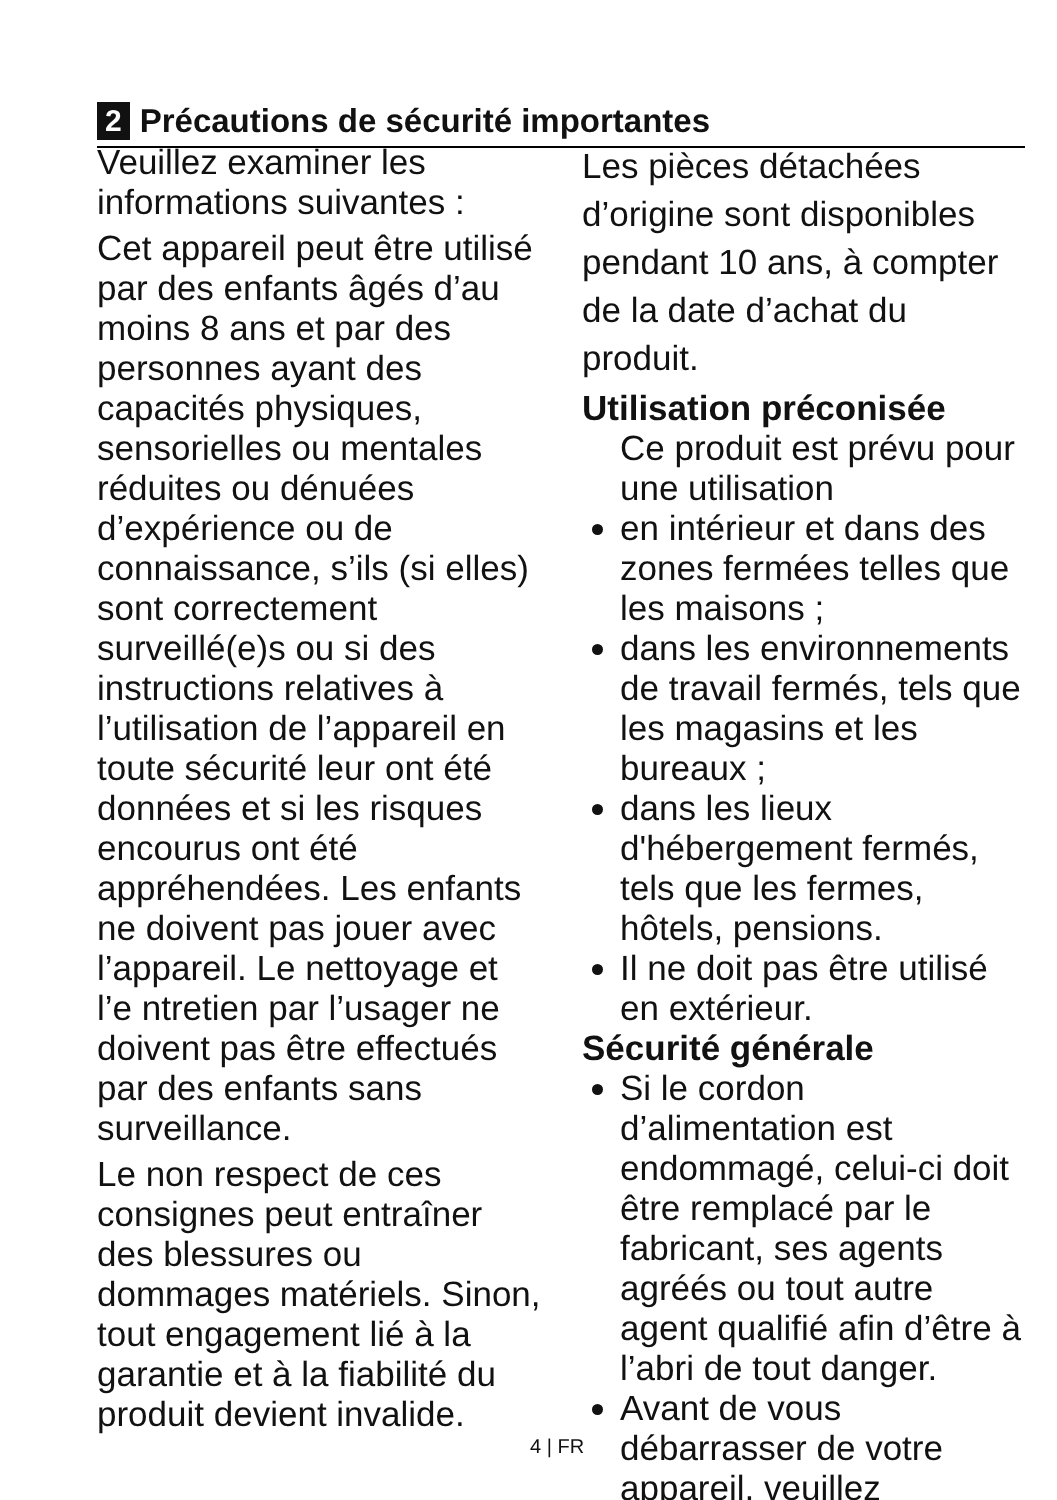2 Précautions de sécurité importantes
Veuillez examiner les informations suivantes :
Cet appareil peut être utilisé par des enfants âgés d’au moins 8 ans et par des personnes ayant des capacités physiques, sensorielles ou mentales réduites ou dénuées d’expérience ou de connaissance, s’ils (si elles) sont correctement surveillé(e)s ou si des instructions relatives à l’utilisation de l’appareil en toute sécurité leur ont été données et si les risques encourus ont été appréhendées. Les enfants ne doivent pas jouer avec l’appareil. Le nettoyage et l’e ntretien par l’usager ne doivent pas être effectués par des enfants sans surveillance.
Le non respect de ces consignes peut entraîner des blessures ou dommages matériels. Sinon, tout engagement lié à la garantie et à la fiabilité du produit devient invalide.
Les pièces détachées d’origine sont disponibles pendant 10 ans, à compter de la date d’achat du produit.
Utilisation préconisée
Ce produit est prévu pour une utilisation
en intérieur et dans des zones fermées telles que les maisons ;
dans les environnements de travail fermés, tels que les magasins et les bureaux ;
dans les lieux d'hébergement fermés, tels que les fermes, hôtels, pensions.
Il ne doit pas être utilisé en extérieur.
Sécurité générale
Si le cordon d’alimentation est endommagé, celui-ci doit être remplacé par le fabricant, ses agents agréés ou tout autre agent qualifié afin d’être à l’abri de tout danger.
Avant de vous débarrasser de votre appareil, veuillez
4 | FR